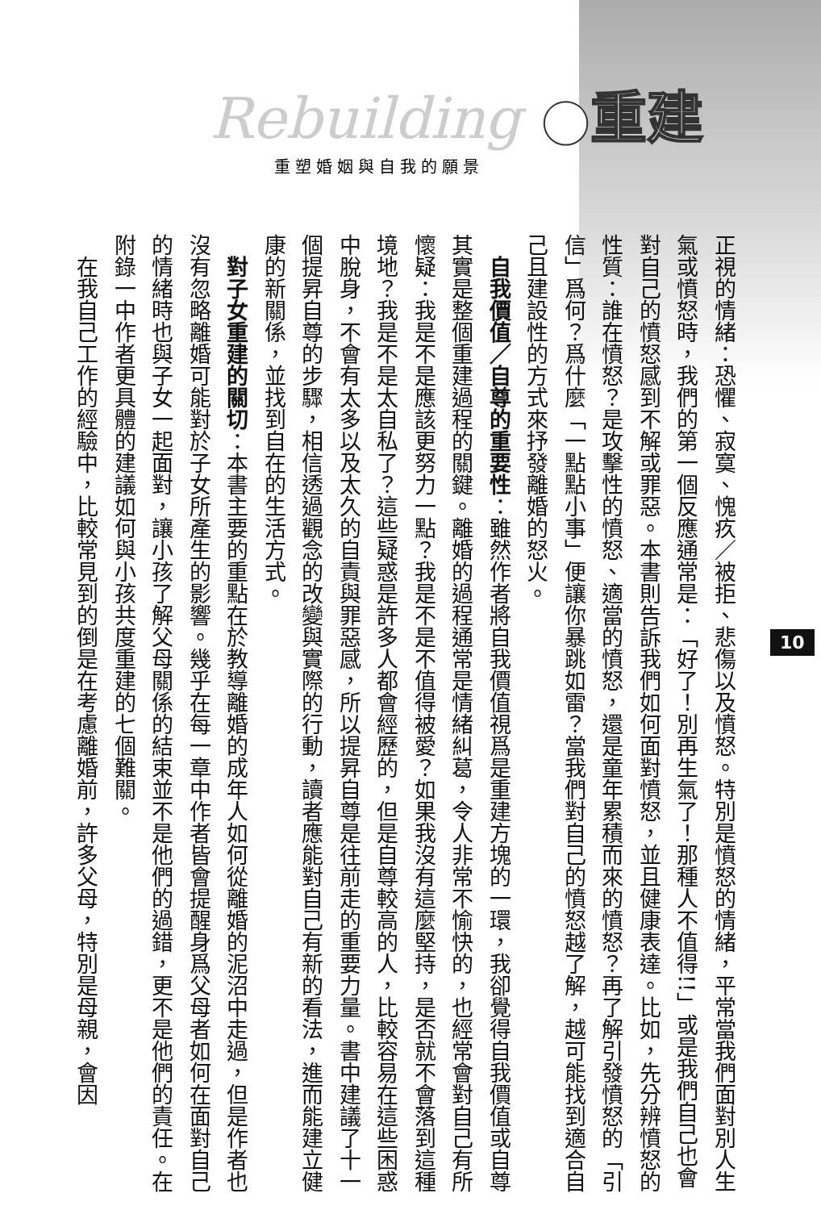Rebuilding ●重建
重塑婚姻與自我的願景
10
正視的情緒：恐懼、寂寞、愧疚／被拒、悲傷以及憤怒。特別是憤怒的情緒，平常當我們面對別人生氣或憤怒時，我們的第一個反應通常是：「好了！別再生氣了！那種人不值得!!」或是我們自己也會對自己的憤怒感到不解或罪惡。本書則告訴我們如何面對憤怒，並且健康表達。比如，先分辨憤怒的性質：誰在憤怒？是攻擊性的憤怒、適當的憤怒，還是童年累積而來的憤怒？再了解引發憤怒的「引信」爲何？爲什麼「一點點小事」便讓你暴跳如雷？當我們對自己的憤怒越了解，越可能找到適合自己且建設性的方式來抒發離婚的怒火。
　自我價值／自尊的重要性：雖然作者將自我價值視爲是重建方塊的一環，我卻覺得自我價值或自尊其實是整個重建過程的關鍵。離婚的過程通常是情緒糾葛，令人非常不愉快的，也經常會對自己有所懷疑：我是不是應該更努力一點？我是不是不值得被愛？如果我沒有這麼堅持，是否就不會落到這種境地？我是不是太自私了？這些疑惑是許多人都會經歷的，但是自尊較高的人，比較容易在這些困惑中脫身，不會有太多以及太久的自責與罪惡感，所以提昇自尊是往前走的重要力量。書中建議了十一個提昇自尊的步驟，相信透過觀念的改變與實際的行動，讀者應能對自己有新的看法，進而能建立健康的新關係，並找到自在的生活方式。
　對子女重建的關切：本書主要的重點在於教導離婚的成年人如何從離婚的泥沼中走過，但是作者也沒有忽略離婚可能對於子女所產生的影響。幾乎在每一章中作者皆會提醒身爲父母者如何在面對自己的情緒時也與子女一起面對，讓小孩了解父母關係的結束並不是他們的過錯，更不是他們的責任。在附錄一中作者更具體的建議如何與小孩共度重建的七個難關。
　在我自己工作的經驗中，比較常見到的倒是在考慮離婚前，許多父母，特別是母親，會因